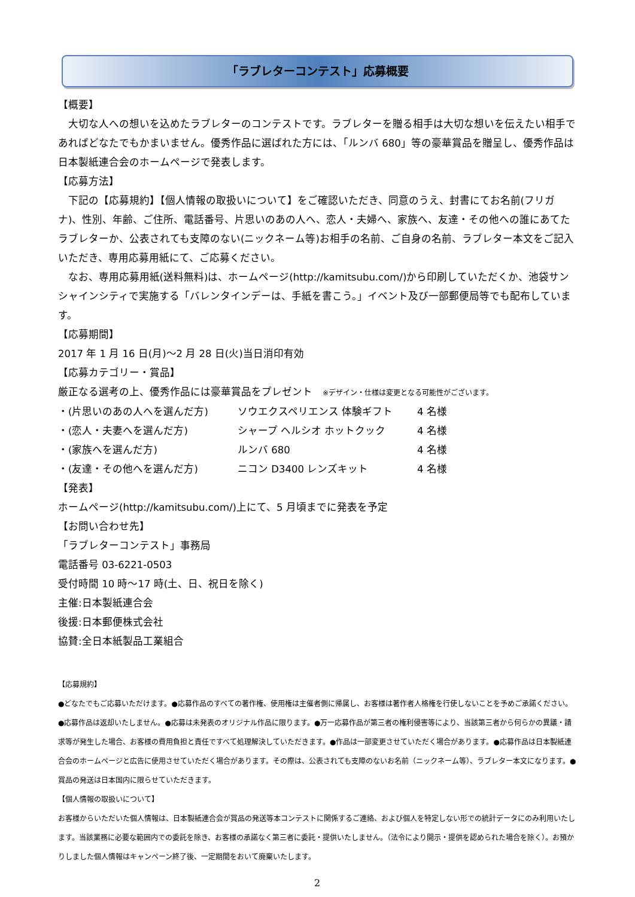「ラブレターコンテスト」応募概要
【概要】
大切な人への想いを込めたラブレターのコンテストです。ラブレターを贈る相手は大切な想いを伝えたい相手であればどなたでもかまいません。優秀作品に選ばれた方には、「ルンバ 680」等の豪華賞品を贈呈し、優秀作品は日本製紙連合会のホームページで発表します。
【応募方法】
下記の【応募規約】【個人情報の取扱いについて】をご確認いただき、同意のうえ、封書にてお名前(フリガナ)、性別、年齢、ご住所、電話番号、片思いのあの人へ、恋人・夫婦へ、家族へ、友達・その他への誰にあてたラブレターか、公表されても支障のない(ニックネーム等)お相手の名前、ご自身の名前、ラブレター本文をご記入いただき、専用応募用紙にて、ご応募ください。
なお、専用応募用紙(送料無料)は、ホームページ(http://kamitsubu.com/)から印刷していただくか、池袋サンシャインシティで実施する「バレンタインデーは、手紙を書こう。」イベント及び一部郵便局等でも配布しています。
【応募期間】
2017 年 1 月 16 日(月)～2 月 28 日(火)当日消印有効
【応募カテゴリー・賞品】
厳正なる選考の上、優秀作品には豪華賞品をプレゼント　※デザイン・仕様は変更となる可能性がございます。
・(片思いのあの人へを選んだ方) ソウエクスペリエンス 体験ギフト 4 名様
・(恋人・夫妻へを選んだ方) シャープ ヘルシオ ホットクック 4 名様
・(家族へを選んだ方) ルンバ 680 4 名様
・(友達・その他へを選んだ方) ニコン D3400 レンズキット 4 名様
【発表】
ホームページ(http://kamitsubu.com/)上にて、5 月頃までに発表を予定
【お問い合わせ先】
「ラブレターコンテスト」事務局
電話番号 03-6221-0503
受付時間 10 時～17 時(土、日、祝日を除く)
主催:日本製紙連合会
後援:日本郵便株式会社
協賛:全日本紙製品工業組合
【応募規約】
●どなたでもご応募いただけます。●応募作品のすべての著作権、使用権は主催者側に帰属し、お客様は著作者人格権を行使しないことを予めご承諾ください。●応募作品は返却いたしません。●応募は未発表のオリジナル作品に限ります。●万一応募作品が第三者の権利侵害等により、当該第三者から何らかの異議・請求等が発生した場合、お客様の費用負担と責任ですべて処理解決していただきます。●作品は一部変更させていただく場合があります。●応募作品は日本製紙連合会のホームページと広告に使用させていただく場合があります。その際は、公表されても支障のないお名前（ニックネーム等）、ラブレター本文になります。●賞品の発送は日本国内に限らせていただきます。
【個人情報の取扱いについて】
お客様からいただいた個人情報は、日本製紙連合会が賞品の発送等本コンテストに関係するご連絡、および個人を特定しない形での統計データにのみ利用いたします。当該業務に必要な範囲内での委託を除き、お客様の承諾なく第三者に委託・提供いたしません。（法令により開示・提供を認められた場合を除く）。お預かりしました個人情報はキャンペーン終了後、一定期間をおいて廃棄いたします。
2